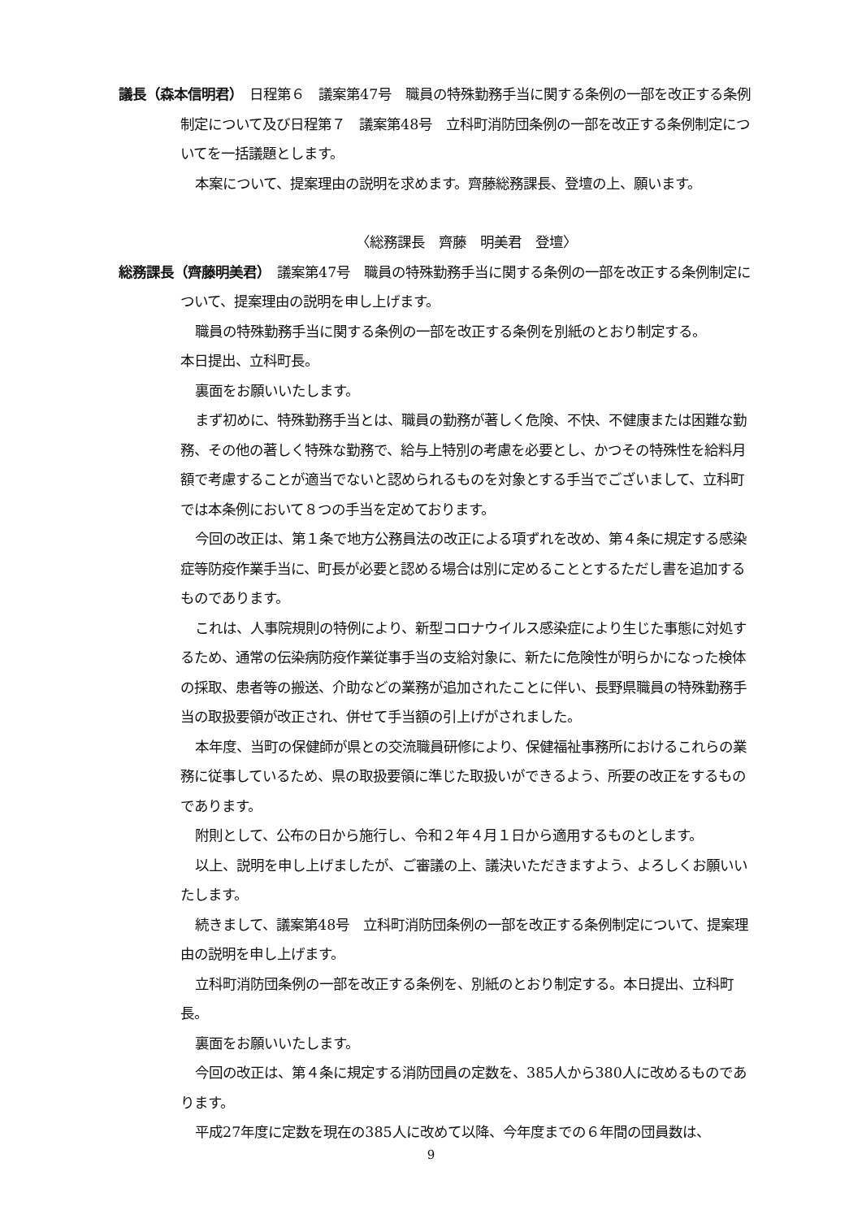議長（森本信明君）　日程第６　議案第47号　職員の特殊勤務手当に関する条例の一部を改正する条例制定について及び日程第７　議案第48号　立科町消防団条例の一部を改正する条例制定についてを一括議題とします。
本案について、提案理由の説明を求めます。齊藤総務課長、登壇の上、願います。
〈総務課長　齊藤　明美君　登壇〉
総務課長（齊藤明美君）　議案第47号　職員の特殊勤務手当に関する条例の一部を改正する条例制定について、提案理由の説明を申し上げます。
職員の特殊勤務手当に関する条例の一部を改正する条例を別紙のとおり制定する。
本日提出、立科町長。
裏面をお願いいたします。
まず初めに、特殊勤務手当とは、職員の勤務が著しく危険、不快、不健康または困難な勤務、その他の著しく特殊な勤務で、給与上特別の考慮を必要とし、かつその特殊性を給料月額で考慮することが適当でないと認められるものを対象とする手当でございまして、立科町では本条例において８つの手当を定めております。
今回の改正は、第１条で地方公務員法の改正による項ずれを改め、第４条に規定する感染症等防疫作業手当に、町長が必要と認める場合は別に定めることとするただし書を追加するものであります。
これは、人事院規則の特例により、新型コロナウイルス感染症により生じた事態に対処するため、通常の伝染病防疫作業従事手当の支給対象に、新たに危険性が明らかになった検体の採取、患者等の搬送、介助などの業務が追加されたことに伴い、長野県職員の特殊勤務手当の取扱要領が改正され、併せて手当額の引上げがされました。
本年度、当町の保健師が県との交流職員研修により、保健福祉事務所におけるこれらの業務に従事しているため、県の取扱要領に準じた取扱いができるよう、所要の改正をするものであります。
附則として、公布の日から施行し、令和２年４月１日から適用するものとします。
以上、説明を申し上げましたが、ご審議の上、議決いただきますよう、よろしくお願いいたします。
続きまして、議案第48号　立科町消防団条例の一部を改正する条例制定について、提案理由の説明を申し上げます。
立科町消防団条例の一部を改正する条例を、別紙のとおり制定する。本日提出、立科町長。
裏面をお願いいたします。
今回の改正は、第４条に規定する消防団員の定数を、385人から380人に改めるものであります。
平成27年度に定数を現在の385人に改めて以降、今年度までの６年間の団員数は、
9